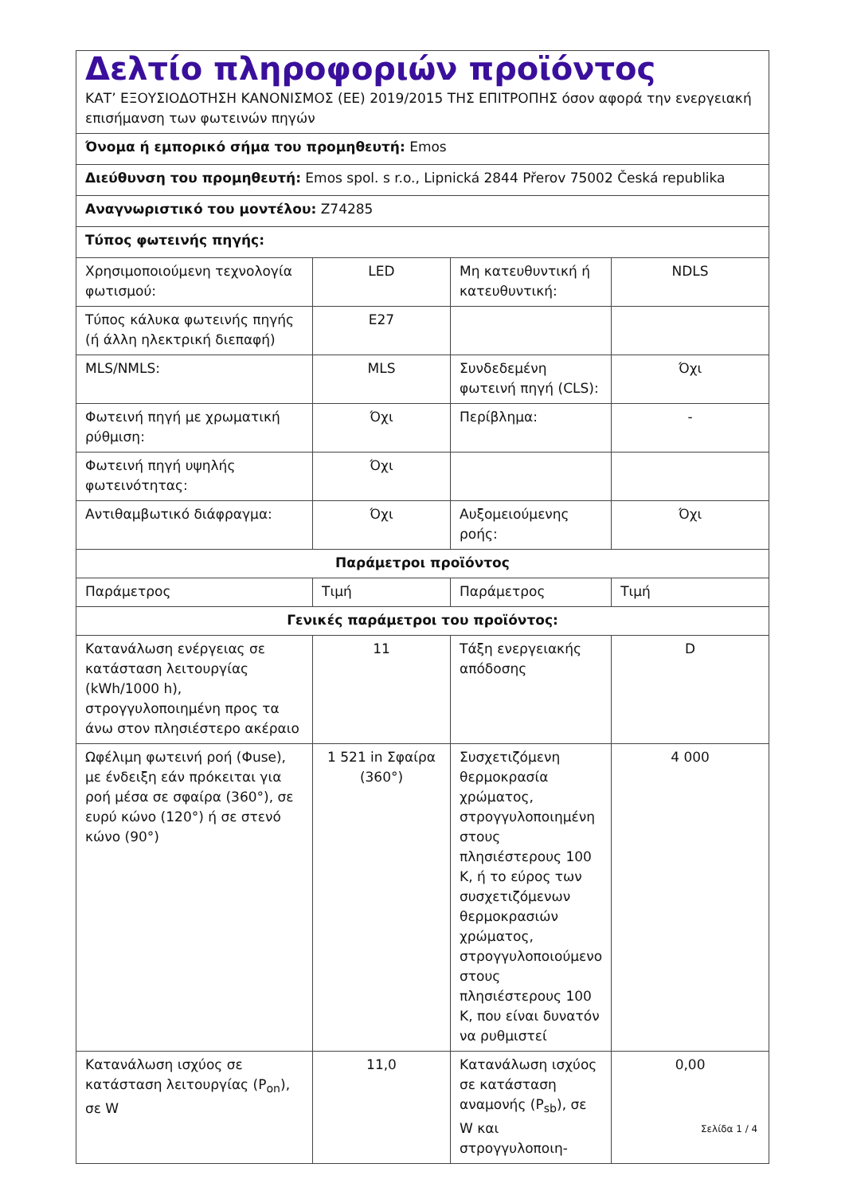| Δελτίο πληροφοριών προϊόντος ΚΑΤ’ ΕΞΟΥΣΙΟΔΟΤΗΣΗ ΚΑΝΟΝΙΣΜΟΣ (ΕΕ) 2019/2015 ΤΗΣ ΕΠΙΤΡΟΠΗΣ όσον αφορά την ενεργειακή επισήμανση των φωτεινών πηγών | | | |
| Όνομα ή εμπορικό σήμα του προμηθευτή: Emos | | | |
| Διεύθυνση του προμηθευτή: Emos spol. s r.o., Lipnická 2844 Přerov 75002 Česká republika | | | |
| Αναγνωριστικό του μοντέλου: Z74285 | | | |
| Τύπος φωτεινής πηγής: | | | |
| Χρησιμοποιούμενη τεχνολογία φωτισμού: | LED | Μη κατευθυντική ή κατευθυντική: | NDLS |
| Τύπος κάλυκα φωτεινής πηγής (ή άλλη ηλεκτρική διεπαφή) | E27 | | |
| MLS/NMLS: | MLS | Συνδεδεμένη φωτεινή πηγή (CLS): | Όχι |
| Φωτεινή πηγή με χρωματική ρύθμιση: | Όχι | Περίβλημα: | - |
| Φωτεινή πηγή υψηλής φωτεινότητας: | Όχι | | |
| Αντιθαμβωτικό διάφραγμα: | Όχι | Αυξομειούμενης ροής: | Όχι |
| Παράμετροι προϊόντος | | | |
| Παράμετρος | Τιμή | Παράμετρος | Τιμή |
| Γενικές παράμετροι του προϊόντος: | | | |
| Κατανάλωση ενέργειας σε κατάσταση λειτουργίας (kWh/1000 h), στρογγυλοποιημένη προς τα άνω στον πλησιέστερο ακέραιο | 11 | Τάξη ενεργειακής απόδοσης | D |
| Ωφέλιμη φωτεινή ροή (Φuse), με ένδειξη εάν πρόκειται για ροή μέσα σε σφαίρα (360°), σε ευρύ κώνο (120°) ή σε στενό κώνο (90°) | 1 521 in Σφαίρα (360°) | Συσχετιζόμενη θερμοκρασία χρώματος, στρογγυλοποιημένη στους πλησιέστερους 100 K, ή το εύρος των συσχετιζόμενων θερμοκρασιών χρώματος, στρογγυλοποιούμενο στους πλησιέστερους 100 K, που είναι δυνατόν να ρυθμιστεί | 4 000 |
| Κατανάλωση ισχύος σε κατάσταση λειτουργίας (P<sub>on</sub>), σε W | 11,0 | Κατανάλωση ισχύος σε κατάσταση αναμονής (P<sub>sb</sub>), σε W και στρογγυλοποιη- | 0,00 |
Σελίδα 1 / 4